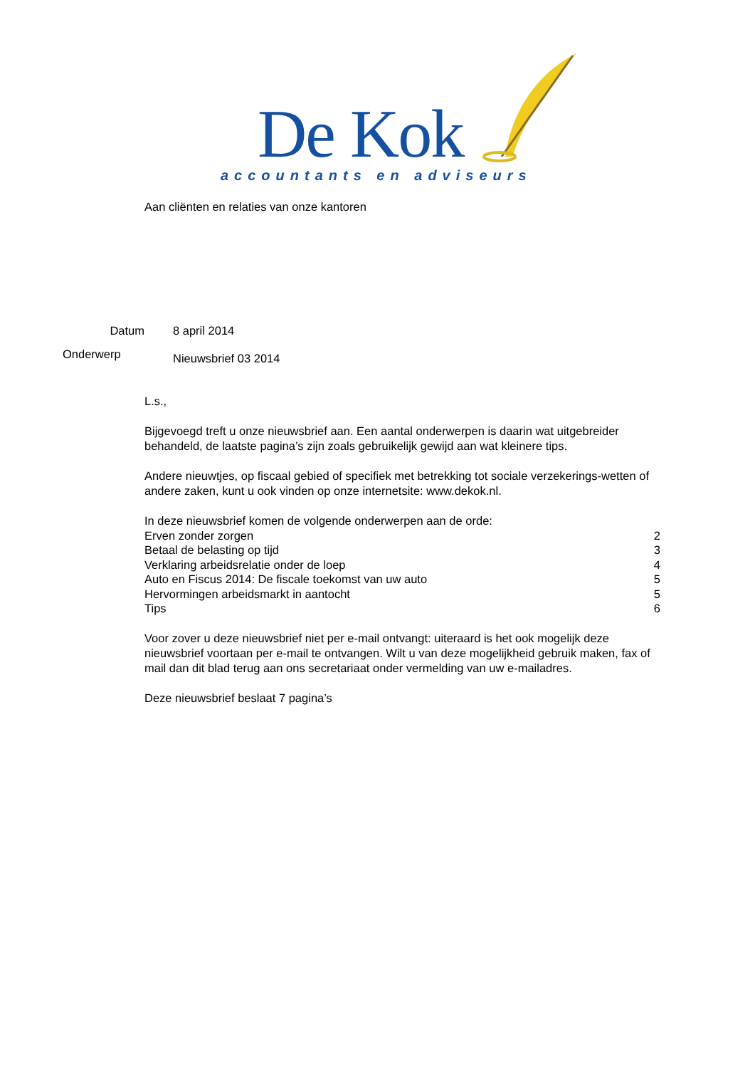De Kok
accountants en adviseurs
Aan cliënten en relaties van onze kantoren
Datum 8 april 2014
Onderwerp Nieuwsbrief 03 2014
L.s.,
Bijgevoegd treft u onze nieuwsbrief aan. Een aantal onderwerpen is daarin wat uitgebreider behandeld, de laatste pagina’s zijn zoals gebruikelijk gewijd aan wat kleinere tips.
Andere nieuwtjes, op fiscaal gebied of specifiek met betrekking tot sociale verzekerings-wetten of andere zaken, kunt u ook vinden op onze internetsite: www.dekok.nl.
In deze nieuwsbrief komen de volgende onderwerpen aan de orde:
Erven zonder zorgen 2
Betaal de belasting op tijd 3
Verklaring arbeidsrelatie onder de loep 4
Auto en Fiscus 2014: De fiscale toekomst van uw auto 5
Hervormingen arbeidsmarkt in aantocht 5
Tips 6
Voor zover u deze nieuwsbrief niet per e-mail ontvangt: uiteraard is het ook mogelijk deze nieuwsbrief voortaan per e-mail te ontvangen. Wilt u van deze mogelijkheid gebruik maken, fax of mail dan dit blad terug aan ons secretariaat onder vermelding van uw e-mailadres.
Deze nieuwsbrief beslaat 7 pagina’s